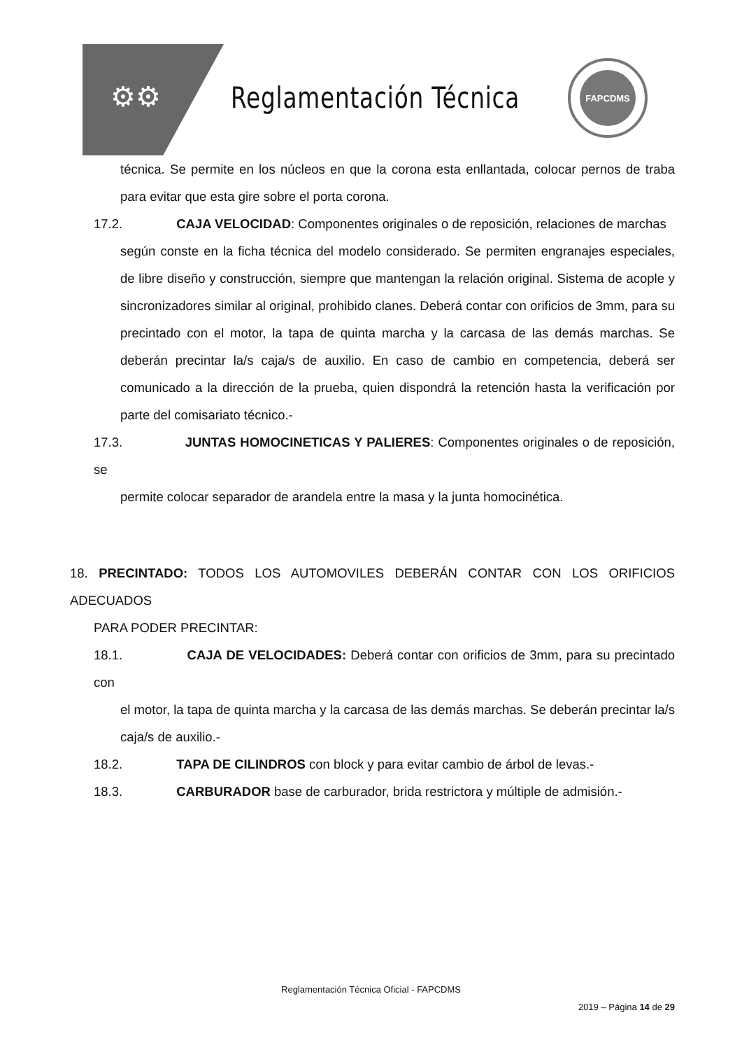⚙⚙ Reglamentación Técnica
FAPCDMS
técnica. Se permite en los núcleos en que la corona esta enllantada, colocar pernos de traba para evitar que esta gire sobre el porta corona.
17.2. CAJA VELOCIDAD: Componentes originales o de reposición, relaciones de marchas
según conste en la ficha técnica del modelo considerado. Se permiten engranajes especiales, de libre diseño y construcción, siempre que mantengan la relación original. Sistema de acople y sincronizadores similar al original, prohibido clanes. Deberá contar con orificios de 3mm, para su precintado con el motor, la tapa de quinta marcha y la carcasa de las demás marchas. Se deberán precintar la/s caja/s de auxilio. En caso de cambio en competencia, deberá ser comunicado a la dirección de la prueba, quien dispondrá la retención hasta la verificación por parte del comisariato técnico.-
17.3. JUNTAS HOMOCINETICAS Y PALIERES: Componentes originales o de reposición, se
permite colocar separador de arandela entre la masa y la junta homocinética.
18. PRECINTADO: TODOS LOS AUTOMOVILES DEBERÁN CONTAR CON LOS ORIFICIOS ADECUADOS
PARA PODER PRECINTAR:
18.1. CAJA DE VELOCIDADES: Deberá contar con orificios de 3mm, para su precintado con
el motor, la tapa de quinta marcha y la carcasa de las demás marchas. Se deberán precintar la/s caja/s de auxilio.-
18.2. TAPA DE CILINDROS con block y para evitar cambio de árbol de levas.-
18.3. CARBURADOR base de carburador, brida restrictora y múltiple de admisión.-
Reglamentación Técnica Oficial - FAPCDMS
2019 – Página 14 de 29